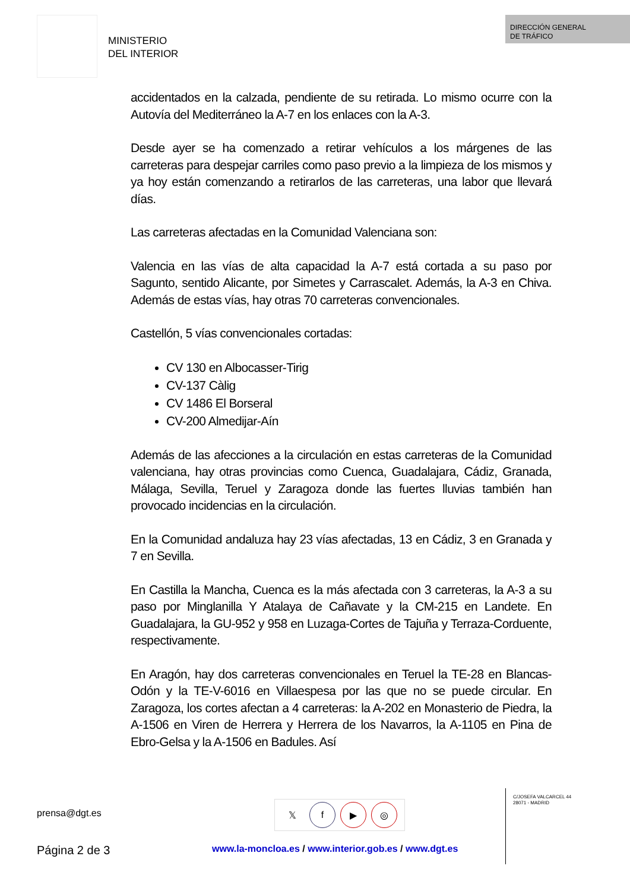MINISTERIO
DEL INTERIOR
DIRECCIÓN GENERAL
DE TRÁFICO
accidentados en la calzada, pendiente de su retirada. Lo mismo ocurre con la Autovía del Mediterráneo la A-7 en los enlaces con la A-3.
Desde ayer se ha comenzado a retirar vehículos a los márgenes de las carreteras para despejar carriles como paso previo a la limpieza de los mismos y ya hoy están comenzando a retirarlos de las carreteras, una labor que llevará días.
Las carreteras afectadas en la Comunidad Valenciana son:
Valencia en las vías de alta capacidad la A-7 está cortada a su paso por Sagunto, sentido Alicante, por Simetes y Carrascalet. Además, la A-3 en Chiva. Además de estas vías, hay otras 70 carreteras convencionales.
Castellón, 5 vías convencionales cortadas:
CV 130 en Albocasser-Tirig
CV-137 Càlig
CV 1486 El Borseral
CV-200 Almedijar-Aín
Además de las afecciones a la circulación en estas carreteras de la Comunidad valenciana, hay otras provincias como Cuenca, Guadalajara, Cádiz, Granada, Málaga, Sevilla, Teruel y Zaragoza donde las fuertes lluvias también han provocado incidencias en la circulación.
En la Comunidad andaluza hay 23 vías afectadas, 13 en Cádiz, 3 en Granada y 7 en Sevilla.
En Castilla la Mancha, Cuenca es la más afectada con 3 carreteras, la A-3 a su paso por Minglanilla Y Atalaya de Cañavate y la CM-215 en Landete. En Guadalajara, la GU-952 y 958 en Luzaga-Cortes de Tajuña y Terraza-Corduente, respectivamente.
En Aragón, hay dos carreteras convencionales en Teruel la TE-28 en Blancas-Odón y la TE-V-6016 en Villaespesa por las que no se puede circular. En Zaragoza, los cortes afectan a 4 carreteras: la A-202 en Monasterio de Piedra, la A-1506 en Viren de Herrera y Herrera de los Navarros, la A-1105 en Pina de Ebro-Gelsa y la A-1506 en Badules. Así
prensa@dgt.es
𝕏f ▶ ◎
C/JOSEFA VALCARCEL 44
28071 - MADRID
Página 2 de 3
www.la-moncloa.es / www.interior.gob.es / www.dgt.es